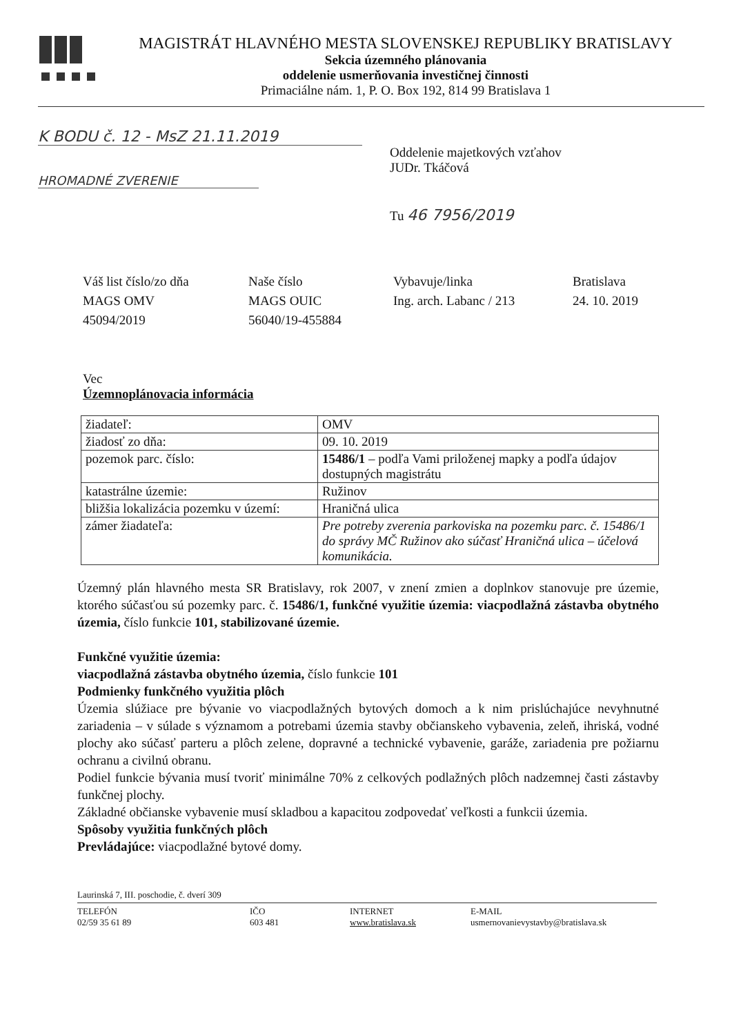MAGISTRÁT HLAVNÉHO MESTA SLOVENSKEJ REPUBLIKY BRATISLAVY
Sekcia územného plánovania
oddelenie usmerňovania investičnej činnosti
Primaciálne nám. 1, P. O. Box 192, 814 99 Bratislava 1
K BODU č. 12 - MsZ 21.11.2019
HROMADNÉ ZVERENIE
Oddelenie majetkových vzťahov
JUDr. Tkáčová
Tu 46 7956/2019
Váš list číslo/zo dňa
MAGS OMV
45094/2019
Naše číslo
MAGS OUIC
56040/19-455884
Vybavuje/linka
Ing. arch. Labanc / 213
Bratislava
24. 10. 2019
Vec
Územnoplánovacia informácia
| žiadateľ: | OMV |
| žiadosť zo dňa: | 09. 10. 2019 |
| pozemok parc. číslo: | 15486/1 – podľa Vami priloženej mapky a podľa údajov dostupných magistrátu |
| katastrálne územie: | Ružinov |
| bližšia lokalizácia pozemku v území: | Hraničná ulica |
| zámer žiadateľa: | Pre potreby zverenia parkoviska na pozemku parc. č. 15486/1 do správy MČ Ružinov ako súčasť Hraničná ulica – účelová komunikácia. |
Územný plán hlavného mesta SR Bratislavy, rok 2007, v znení zmien a doplnkov stanovuje pre územie, ktorého súčasťou sú pozemky parc. č. 15486/1, funkčné využitie územia: viacpodlažná zástavba obytného územia, číslo funkcie 101, stabilizované územie.
Funkčné využitie územia:
viacpodlažná zástavba obytného územia, číslo funkcie 101
Podmienky funkčného využitia plôch
Územia slúžiace pre bývanie vo viacpodlažných bytových domoch a k nim prislúchajúce nevyhnutné zariadenia – v súlade s významom a potrebami územia stavby občianskeho vybavenia, zeleň, ihriská, vodné plochy ako súčasť parteru a plôch zelene, dopravné a technické vybavenie, garáže, zariadenia pre požiarnu ochranu a civilnú obranu.
Podiel funkcie bývania musí tvoriť minimálne 70% z celkových podlažných plôch nadzemnej časti zástavby funkčnej plochy.
Základné občianske vybavenie musí skladbou a kapacitou zodpovedať veľkosti a funkcii územia.
Spôsoby využitia funkčných plôch
Prevládajúce: viacpodlažné bytové domy.
Laurinská 7, III. poschodie, č. dverí 309
TELEFÓN
02/59 35 61 89
IČO
603 481
INTERNET
www.bratislava.sk
E-MAIL
usmernovanievystavby@bratislava.sk